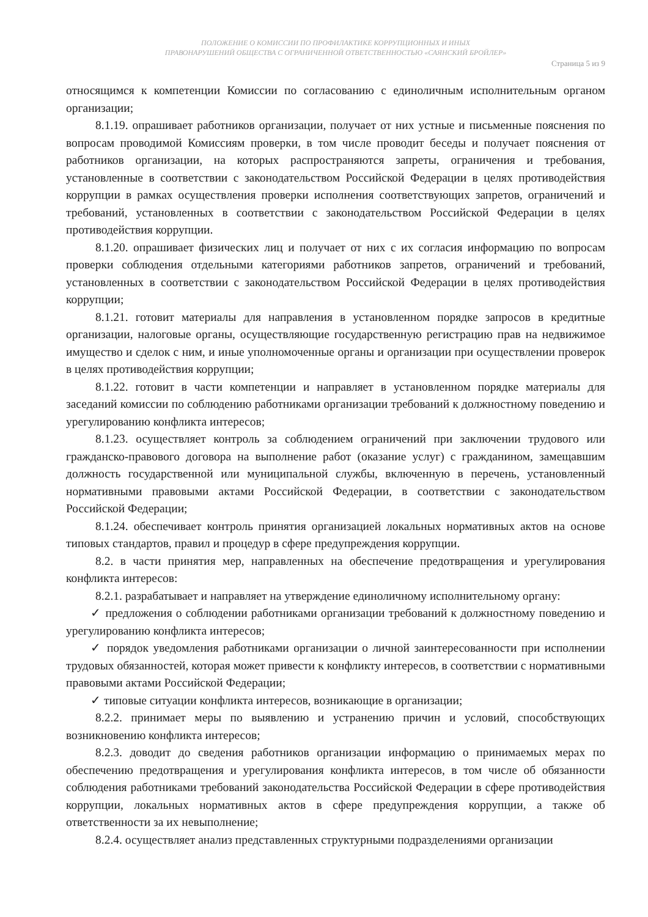ПОЛОЖЕНИЕ О КОМИССИИ ПО ПРОФИЛАКТИКЕ КОРРУПЦИОННЫХ И ИНЫХ
ПРАВОНАРУШЕНИЙ ОБЩЕСТВА С ОГРАНИЧЕННОЙ ОТВЕТСТВЕННОСТЬЮ «САЯНСКИЙ БРОЙЛЕР»
Страница 5 из 9
относящимся к компетенции Комиссии по согласованию с единоличным исполнительным органом организации;
8.1.19. опрашивает работников организации, получает от них устные и письменные пояснения по вопросам проводимой Комиссиям проверки, в том числе проводит беседы и получает пояснения от работников организации, на которых распространяются запреты, ограничения и требования, установленные в соответствии с законодательством Российской Федерации в целях противодействия коррупции в рамках осуществления проверки исполнения соответствующих запретов, ограничений и требований, установленных в соответствии с законодательством Российской Федерации в целях противодействия коррупции.
8.1.20. опрашивает физических лиц и получает от них с их согласия информацию по вопросам проверки соблюдения отдельными категориями работников запретов, ограничений и требований, установленных в соответствии с законодательством Российской Федерации в целях противодействия коррупции;
8.1.21. готовит материалы для направления в установленном порядке запросов в кредитные организации, налоговые органы, осуществляющие государственную регистрацию прав на недвижимое имущество и сделок с ним, и иные уполномоченные органы и организации при осуществлении проверок в целях противодействия коррупции;
8.1.22. готовит в части компетенции и направляет в установленном порядке материалы для заседаний комиссии по соблюдению работниками организации требований к должностному поведению и урегулированию конфликта интересов;
8.1.23. осуществляет контроль за соблюдением ограничений при заключении трудового или гражданско-правового договора на выполнение работ (оказание услуг) с гражданином, замещавшим должность государственной или муниципальной службы, включенную в перечень, установленный нормативными правовыми актами Российской Федерации, в соответствии с законодательством Российской Федерации;
8.1.24. обеспечивает контроль принятия организацией локальных нормативных актов на основе типовых стандартов, правил и процедур в сфере предупреждения коррупции.
8.2. в части принятия мер, направленных на обеспечение предотвращения и урегулирования конфликта интересов:
8.2.1. разрабатывает и направляет на утверждение единоличному исполнительному органу:
✓ предложения о соблюдении работниками организации требований к должностному поведению и урегулированию конфликта интересов;
✓ порядок уведомления работниками организации о личной заинтересованности при исполнении трудовых обязанностей, которая может привести к конфликту интересов, в соответствии с нормативными правовыми актами Российской Федерации;
✓ типовые ситуации конфликта интересов, возникающие в организации;
8.2.2. принимает меры по выявлению и устранению причин и условий, способствующих возникновению конфликта интересов;
8.2.3. доводит до сведения работников организации информацию о принимаемых мерах по обеспечению предотвращения и урегулирования конфликта интересов, в том числе об обязанности соблюдения работниками требований законодательства Российской Федерации в сфере противодействия коррупции, локальных нормативных актов в сфере предупреждения коррупции, а также об ответственности за их невыполнение;
8.2.4. осуществляет анализ представленных структурными подразделениями организации